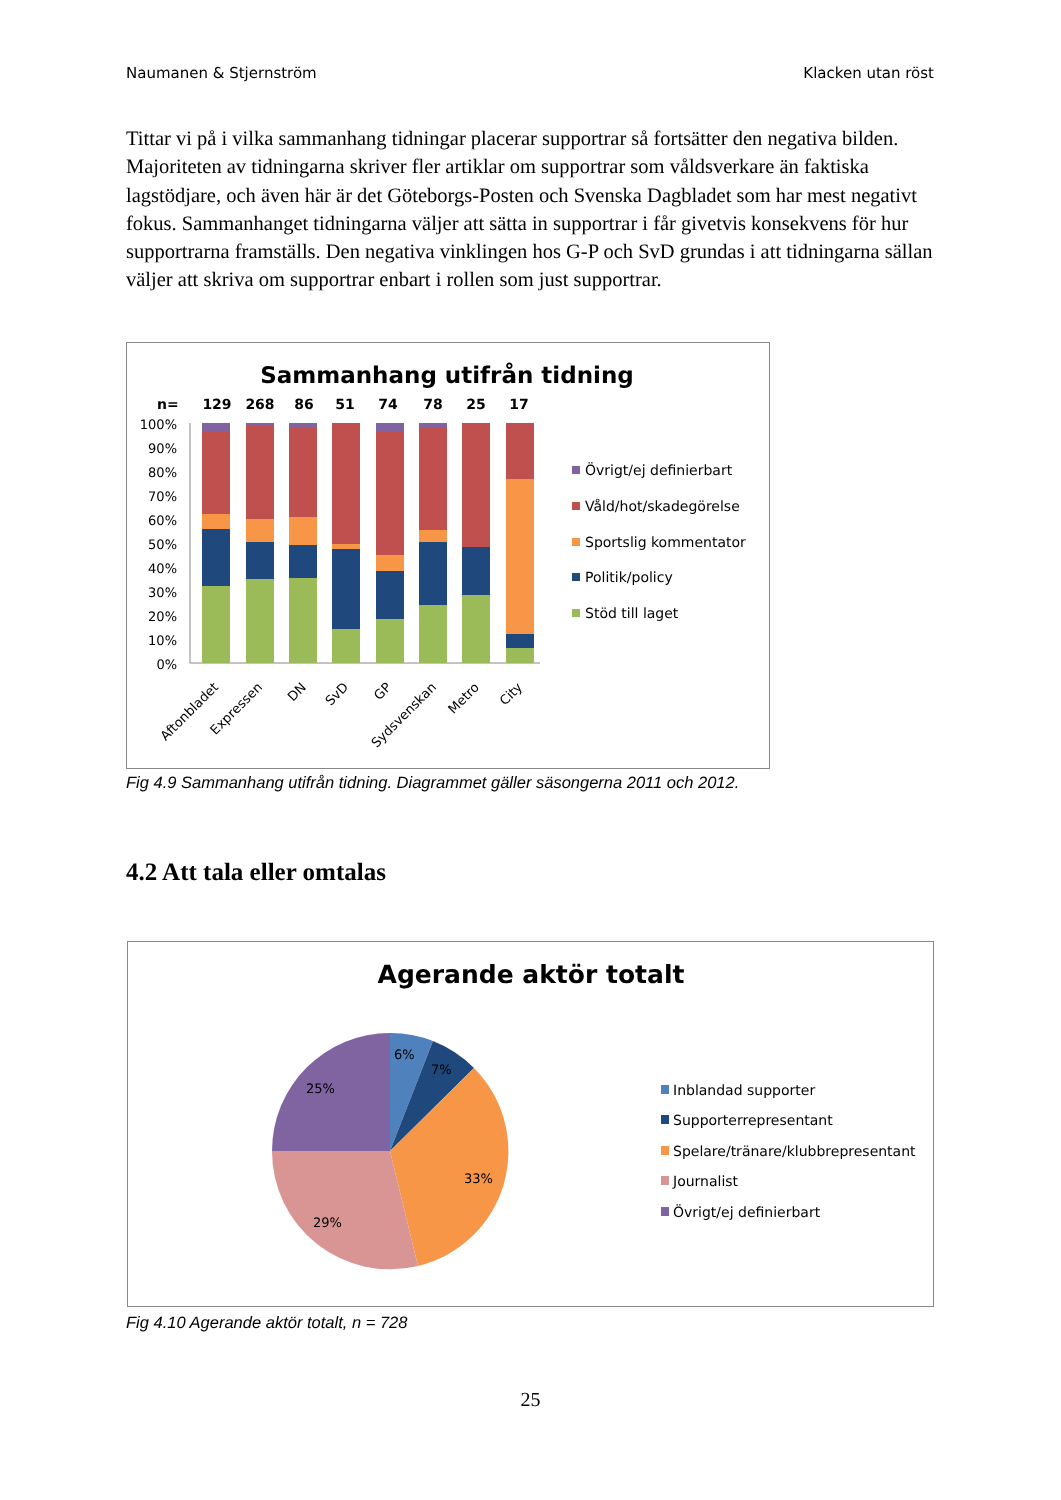Naumanen & Stjernström Klacken utan röst
Tittar vi på i vilka sammanhang tidningar placerar supportrar så fortsätter den negativa bilden. Majoriteten av tidningarna skriver fler artiklar om supportrar som våldsverkare än faktiska lagstödjare, och även här är det Göteborgs-Posten och Svenska Dagbladet som har mest negativt fokus. Sammanhanget tidningarna väljer att sätta in supportrar i får givetvis konsekvens för hur supportrarna framställs. Den negativa vinklingen hos G-P och SvD grundas i att tidningarna sällan väljer att skriva om supportrar enbart i rollen som just supportrar.
Sammanhang utifrån tidning
n=
129
268
86
51
74
78
25
17
100%
90%
80%
70%
60%
50%
40%
30%
20%
10%
0%
Aftonbladet
Expressen
DN
SvD
GP
Sydsvenskan
Metro
City
Övrigt/ej definierbart
Våld/hot/skadegörelse
Sportslig kommentator
Politik/policy
Stöd till laget
Fig 4.9 Sammanhang utifrån tidning. Diagrammet gäller säsongerna 2011 och 2012.
4.2 Att tala eller omtalas
Agerande aktör totalt
6%
7%
33%
29%
25%
Inblandad supporter
Supporterrepresentant
Spelare/tränare/klubbrepresentant
Journalist
Övrigt/ej definierbart
Fig 4.10 Agerande aktör totalt, n = 728
25